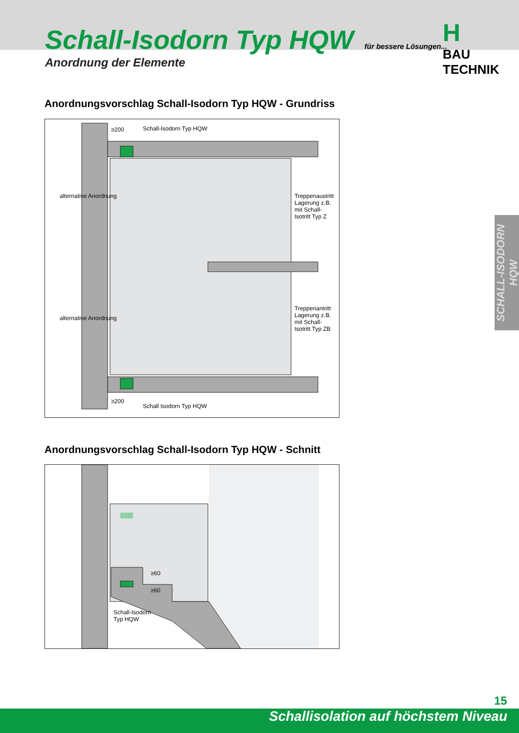Schall-Isodorn Typ HQW
Anordnung der Elemente
für bessere Lösungen...
H
BAU TECHNIK
Anordnungsvorschlag Schall-Isodorn Typ HQW - Grundriss
Schall-Isodorn Typ HQW
≥200
alternative Anordnung
alternative Anordnung
Treppenaustritt Lagerung z.B. mit Schall-Isotritt Typ Z
Treppenantritt Lagerung z.B. mit Schall-Isotritt Typ ZB
≥200
Schall Isodorn Typ HQW
Anordnungsvorschlag Schall-Isodorn Typ HQW - Schnitt
≥60
≥60
Schall-Isodorn
Typ HQW
SCHALL-ISODORN HQW
15
Schallisolation auf höchstem Niveau